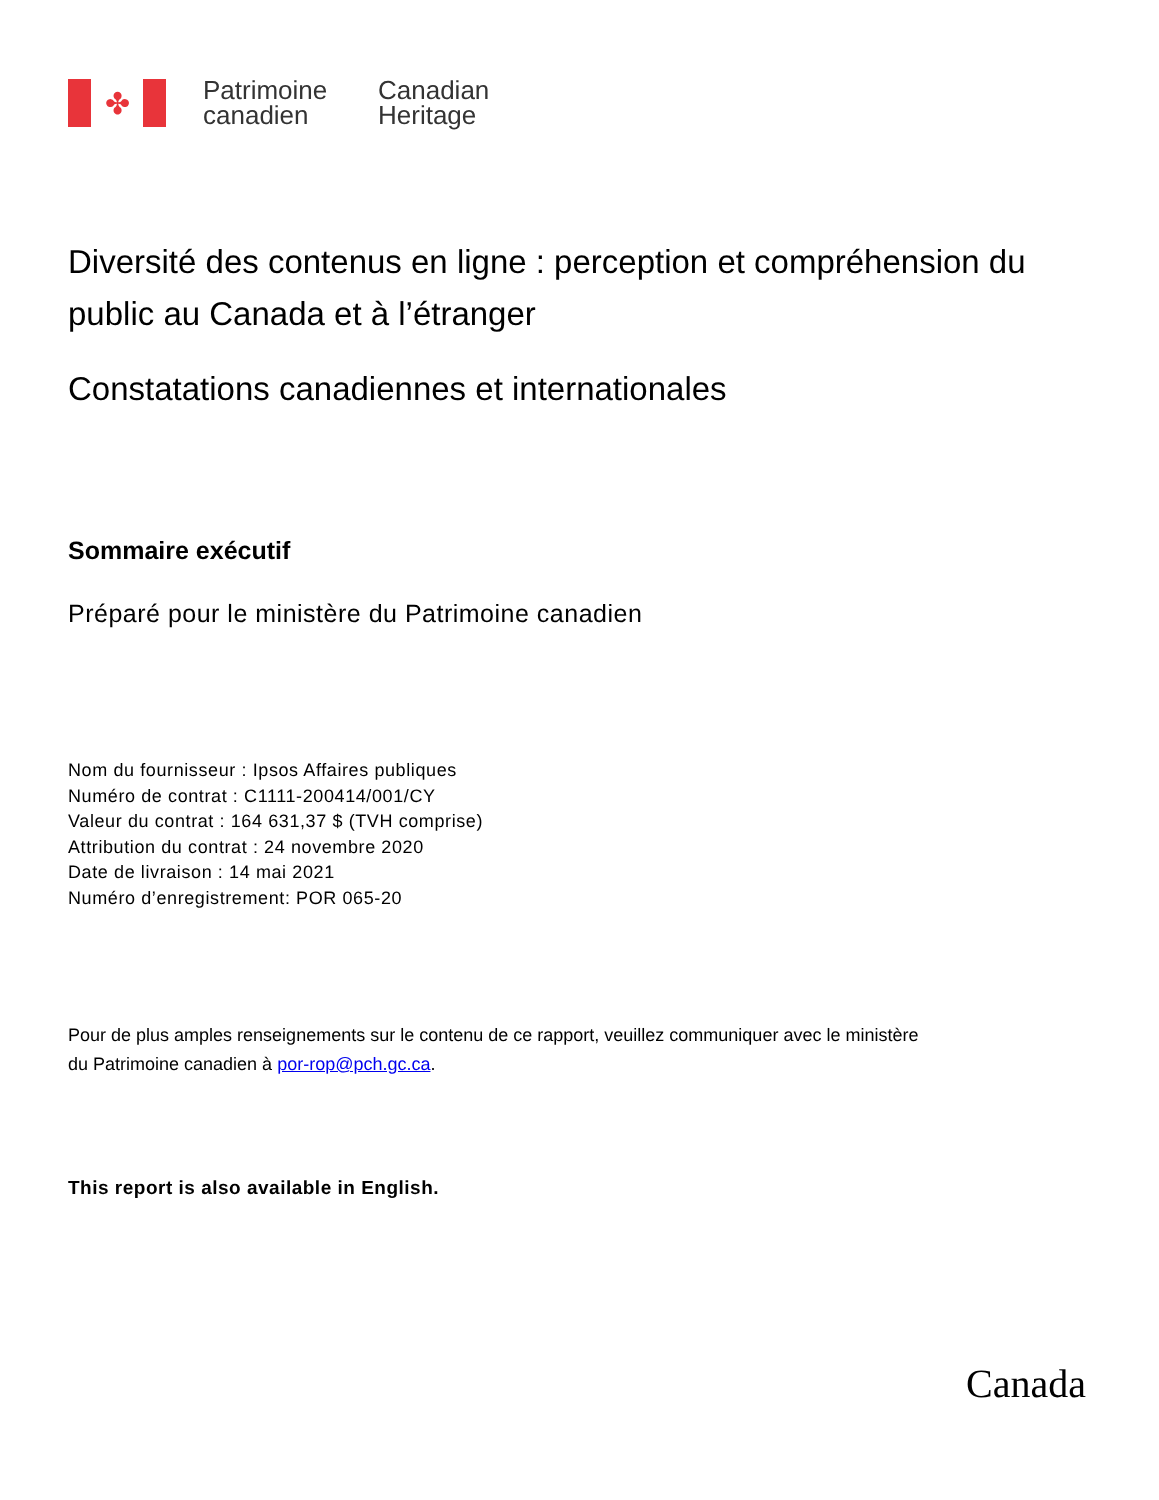✤
Patrimoine canadien
Canadian Heritage
Diversité des contenus en ligne : perception et compréhension du public au Canada et à l’étranger
Constatations canadiennes et internationales
Sommaire exécutif
Préparé pour le ministère du Patrimoine canadien
Nom du fournisseur : Ipsos Affaires publiques
Numéro de contrat : C1111-200414/001/CY
Valeur du contrat : 164 631,37 $ (TVH comprise)
Attribution du contrat : 24 novembre 2020
Date de livraison : 14 mai 2021
Numéro d’enregistrement: POR 065-20
Pour de plus amples renseignements sur le contenu de ce rapport, veuillez communiquer avec le ministère
du Patrimoine canadien à por-rop@pch.gc.ca.
This report is also available in English.
Canada